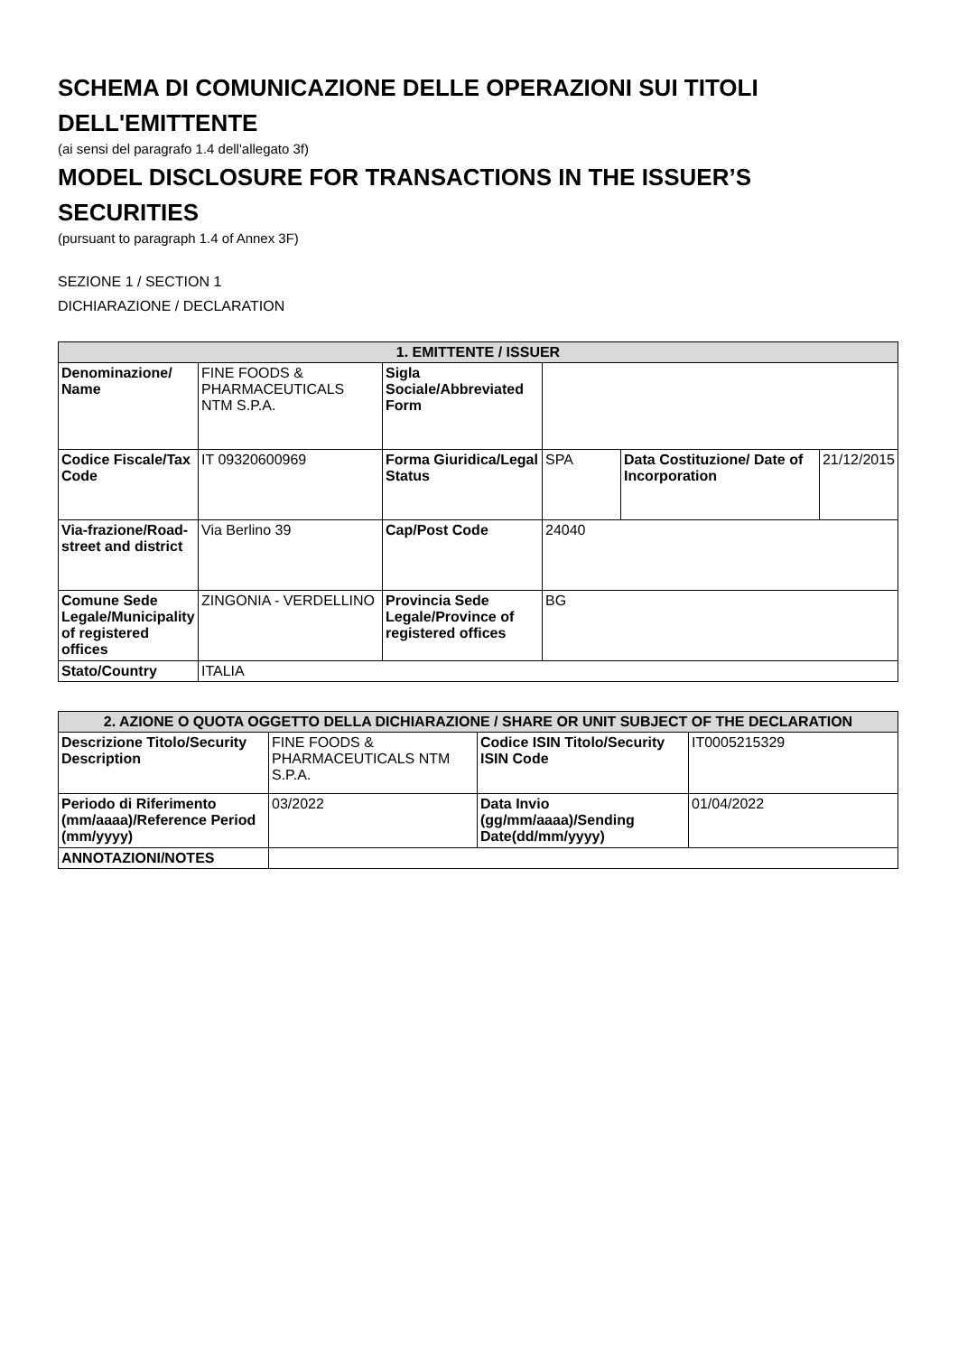SCHEMA DI COMUNICAZIONE DELLE OPERAZIONI SUI TITOLI DELL'EMITTENTE
(ai sensi del paragrafo 1.4 dell'allegato 3f)
MODEL DISCLOSURE FOR TRANSACTIONS IN THE ISSUER’S SECURITIES
(pursuant to paragraph 1.4 of Annex 3F)
SEZIONE 1 / SECTION 1
DICHIARAZIONE / DECLARATION
| 1. EMITTENTE / ISSUER | | | | | |
| --- | --- | --- | --- | --- | --- |
| Denominazione/ Name | FINE FOODS & PHARMACEUTICALS NTM S.P.A. | Sigla Sociale/Abbreviated Form | | | |
| Codice Fiscale/Tax Code | IT 09320600969 | Forma Giuridica/Legal Status | SPA | Data Costituzione/ Date of Incorporation | 21/12/2015 |
| Via-frazione/Road-street and district | Via Berlino 39 | Cap/Post Code | 24040 | | |
| Comune Sede Legale/Municipality of registered offices | ZINGONIA - VERDELLINO | Provincia Sede Legale/Province of registered offices | BG | | |
| Stato/Country | ITALIA | | | | |
| 2. AZIONE O QUOTA OGGETTO DELLA DICHIARAZIONE / SHARE OR UNIT SUBJECT OF THE DECLARATION | | | |
| --- | --- | --- | --- |
| Descrizione Titolo/Security Description | FINE FOODS & PHARMACEUTICALS NTM S.P.A. | Codice ISIN Titolo/Security ISIN Code | IT0005215329 |
| Periodo di Riferimento (mm/aaaa)/Reference Period (mm/yyyy) | 03/2022 | Data Invio (gg/mm/aaaa)/Sending Date(dd/mm/yyyy) | 01/04/2022 |
| ANNOTAZIONI/NOTES | | | |